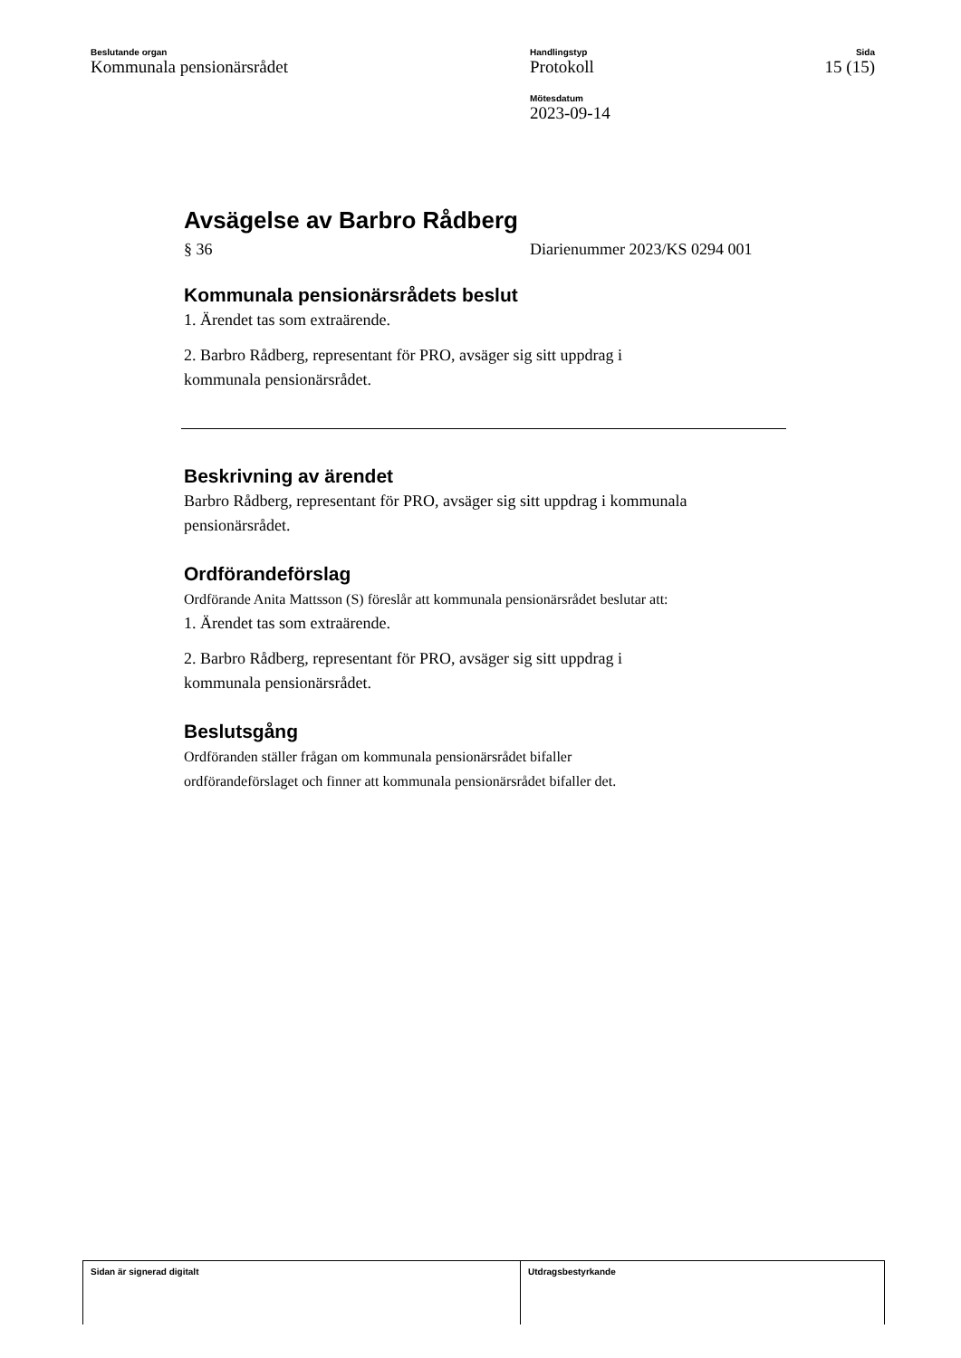Beslutande organ
Kommunala pensionärsrådet
Handlingstyp
Protokoll
Mötesdatum
2023-09-14
Sida
15 (15)
Avsägelse av Barbro Rådberg
§ 36 Diarienummer 2023/KS 0294 001
Kommunala pensionärsrådets beslut
1. Ärendet tas som extraärende.
2. Barbro Rådberg, representant för PRO, avsäger sig sitt uppdrag i
kommunala pensionärsrådet.
Beskrivning av ärendet
Barbro Rådberg, representant för PRO, avsäger sig sitt uppdrag i kommunala pensionärsrådet.
Ordförandeförslag
Ordförande Anita Mattsson (S) föreslår att kommunala pensionärsrådet beslutar att:
1. Ärendet tas som extraärende.
2. Barbro Rådberg, representant för PRO, avsäger sig sitt uppdrag i
kommunala pensionärsrådet.
Beslutsgång
Ordföranden ställer frågan om kommunala pensionärsrådet bifaller
ordförandeförslaget och finner att kommunala pensionärsrådet bifaller det.
Sidan är signerad digitalt Utdragsbestyrkande